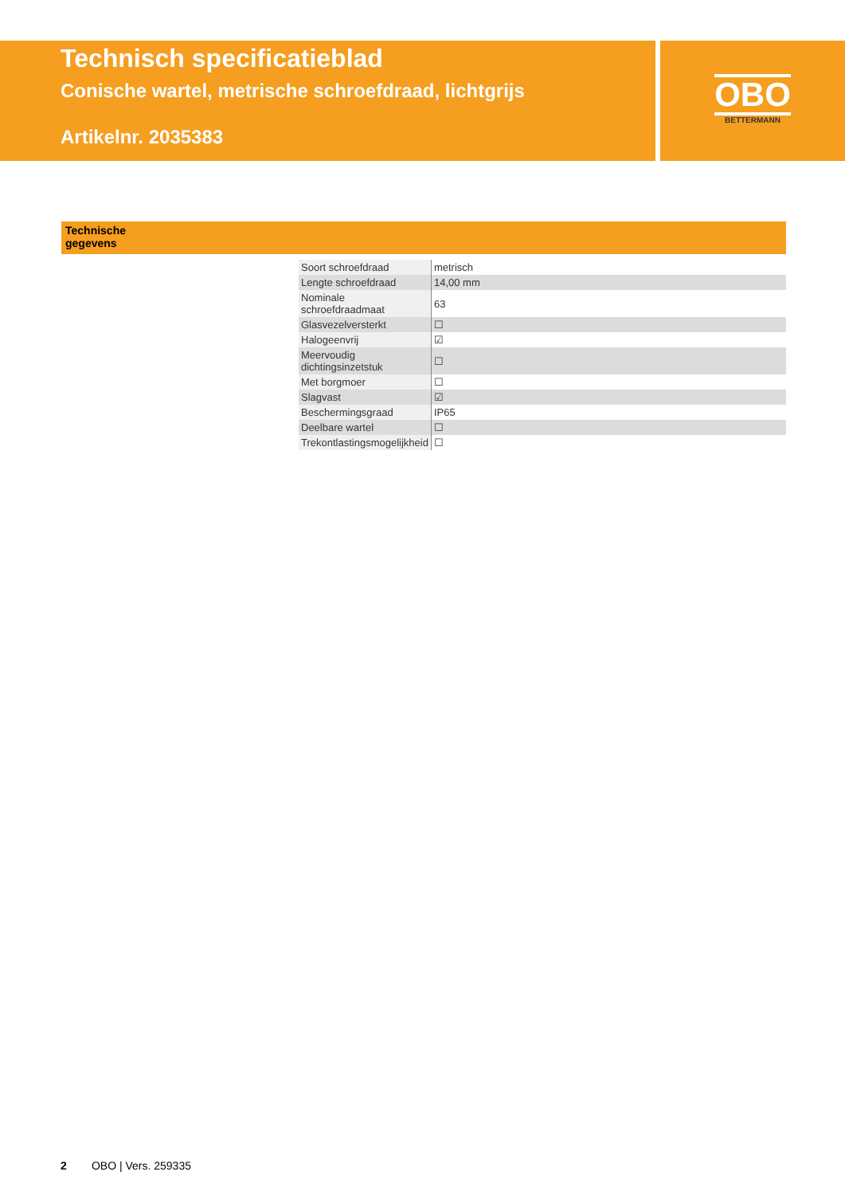Technisch specificatieblad
Conische wartel, metrische schroefdraad, lichtgrijs
Artikelnr. 2035383
OBO
BETTERMANN
Technische
gegevens
| Soort schroefdraad | metrisch |
| Lengte schroefdraad | 14,00 mm |
| Nominale schroefdraadmaat | 63 |
| Glasvezelversterkt | ☐ |
| Halogeenvrij | ☑ |
| Meervoudig dichtingsinzetstuk | ☐ |
| Met borgmoer | ☐ |
| Slagvast | ☑ |
| Beschermingsgraad | IP65 |
| Deelbare wartel | ☐ |
| Trekontlastingsmogelijkheid | ☐ |
2 OBO | Vers. 259335